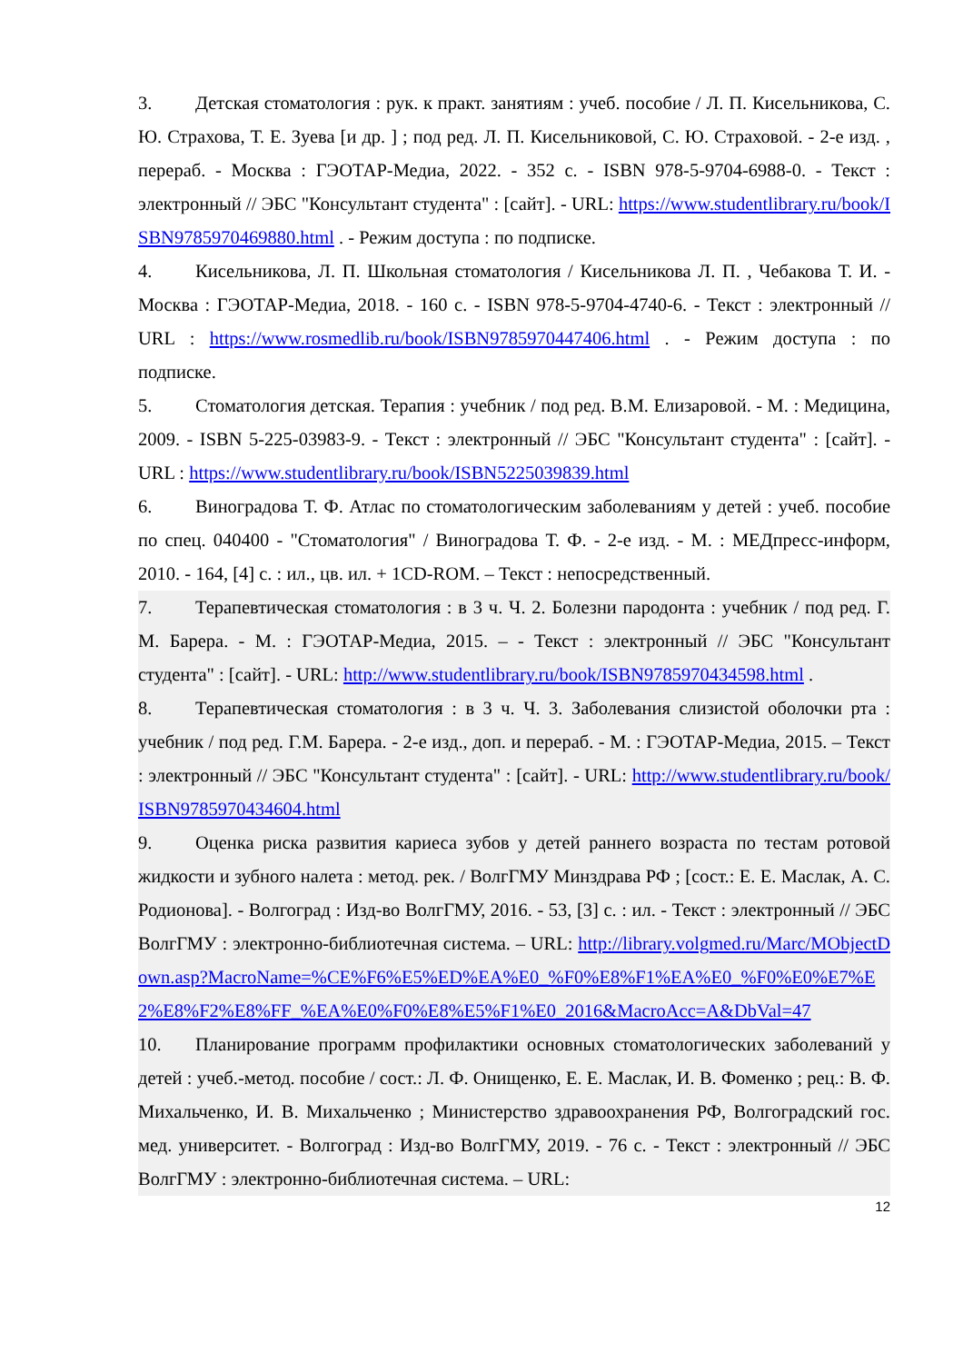3. Детская стоматология : рук. к практ. занятиям : учеб. пособие / Л. П. Кисельникова, С. Ю. Страхова, Т. Е. Зуева [и др. ] ; под ред. Л. П. Кисельниковой, С. Ю. Страховой. - 2-е изд. , перераб. - Москва : ГЭОТАР-Медиа, 2022. - 352 с. - ISBN 978-5-9704-6988-0. - Текст : электронный // ЭБС "Консультант студента" : [сайт]. - URL: https://www.studentlibrary.ru/book/ISBN9785970469880.html . - Режим доступа : по подписке.
4. Кисельникова, Л. П. Школьная стоматология / Кисельникова Л. П. , Чебакова Т. И. - Москва : ГЭОТАР-Медиа, 2018. - 160 с. - ISBN 978-5-9704-4740-6. - Текст : электронный // URL : https://www.rosmedlib.ru/book/ISBN9785970447406.html . - Режим доступа : по подписке.
5. Стоматология детская. Терапия : учебник / под ред. В.М. Елизаровой. - М. : Медицина, 2009. - ISBN 5-225-03983-9. - Текст : электронный // ЭБС "Консультант студента" : [сайт]. - URL : https://www.studentlibrary.ru/book/ISBN5225039839.html
6. Виноградова Т. Ф. Атлас по стоматологическим заболеваниям у детей : учеб. пособие по спец. 040400 - "Стоматология" / Виноградова Т. Ф. - 2-е изд. - М. : МЕДпресс-информ, 2010. - 164, [4] с. : ил., цв. ил. + 1CD-ROM. – Текст : непосредственный.
7. Терапевтическая стоматология : в 3 ч. Ч. 2. Болезни пародонта : учебник / под ред. Г. М. Барера. - М. : ГЭОТАР-Медиа, 2015. – - Текст : электронный // ЭБС "Консультант студента" : [сайт]. - URL: http://www.studentlibrary.ru/book/ISBN9785970434598.html .
8. Терапевтическая стоматология : в 3 ч. Ч. 3. Заболевания слизистой оболочки рта : учебник / под ред. Г.М. Барера. - 2-е изд., доп. и перераб. - М. : ГЭОТАР-Медиа, 2015. – Текст : электронный // ЭБС "Консультант студента" : [сайт]. - URL: http://www.studentlibrary.ru/book/ISBN9785970434604.html
9. Оценка риска развития кариеса зубов у детей раннего возраста по тестам ротовой жидкости и зубного налета : метод. рек. / ВолгГМУ Минздрава РФ ; [сост.: Е. Е. Маслак, А. С. Родионова]. - Волгоград : Изд-во ВолгГМУ, 2016. - 53, [3] с. : ил. - Текст : электронный // ЭБС ВолгГМУ : электронно-библиотечная система. – URL: http://library.volgmed.ru/Marc/MObjectDown.asp?MacroName=%CE%F6%E5%ED%EA%E0_%F0%E8%F1%EA%E0_%F0%E0%E7%E2%E8%F2%E8%FF_%EA%E0%F0%E8%E5%F1%E0_2016&MacroAcc=A&DbVal=47
10. Планирование программ профилактики основных стоматологических заболеваний у детей : учеб.-метод. пособие / сост.: Л. Ф. Онищенко, Е. Е. Маслак, И. В. Фоменко ; рец.: В. Ф. Михальченко, И. В. Михальченко ; Министерство здравоохранения РФ, Волгоградский гос. мед. университет. - Волгоград : Изд-во ВолгГМУ, 2019. - 76 с. - Текст : электронный // ЭБС ВолгГМУ : электронно-библиотечная система. – URL:
12